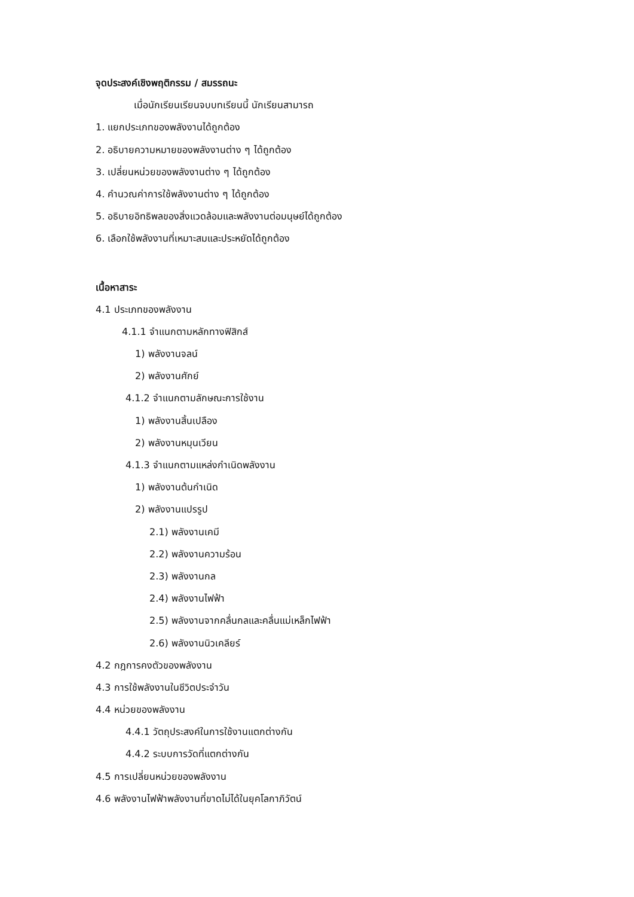จุดประสงค์เชิงพฤติกรรม / สมรรถนะ
เมื่อนักเรียนเรียนจบบทเรียนนี้ นักเรียนสามารถ
1. แยกประเภทของพลังงานได้ถูกต้อง
2. อธิบายความหมายของพลังงานต่าง ๆ ได้ถูกต้อง
3. เปลี่ยนหน่วยของพลังงานต่าง ๆ ได้ถูกต้อง
4. คำนวณค่าการใช้พลังงานต่าง ๆ ได้ถูกต้อง
5. อธิบายอิทธิพลของสิ่งแวดล้อมและพลังงานต่อมนุษย์ได้ถูกต้อง
6. เลือกใช้พลังงานที่เหมาะสมและประหยัดได้ถูกต้อง
เนื้อหาสาระ
4.1 ประเภทของพลังงาน
4.1.1 จำแนกตามหลักทางฟิสิกส์
1) พลังงานจลน์
2) พลังงานศักย์
4.1.2 จำแนกตามลักษณะการใช้งาน
1) พลังงานสิ้นเปลือง
2) พลังงานหมุนเวียน
4.1.3 จำแนกตามแหล่งกำเนิดพลังงาน
1) พลังงานต้นกำเนิด
2) พลังงานแปรรูป
2.1) พลังงานเคมี
2.2) พลังงานความร้อน
2.3) พลังงานกล
2.4) พลังงานไฟฟ้า
2.5) พลังงานจากคลื่นกลและคลื่นแม่เหล็กไฟฟ้า
2.6) พลังงานนิวเคลียร์
4.2 กฎการคงตัวของพลังงาน
4.3 การใช้พลังงานในชีวิตประจำวัน
4.4 หน่วยของพลังงาน
4.4.1 วัตถุประสงค์ในการใช้งานแตกต่างกัน
4.4.2 ระบบการวัดที่แตกต่างกัน
4.5 การเปลี่ยนหน่วยของพลังงาน
4.6 พลังงานไฟฟ้าพลังงานที่ขาดไม่ได้ในยุคโลกาภิวัตน์